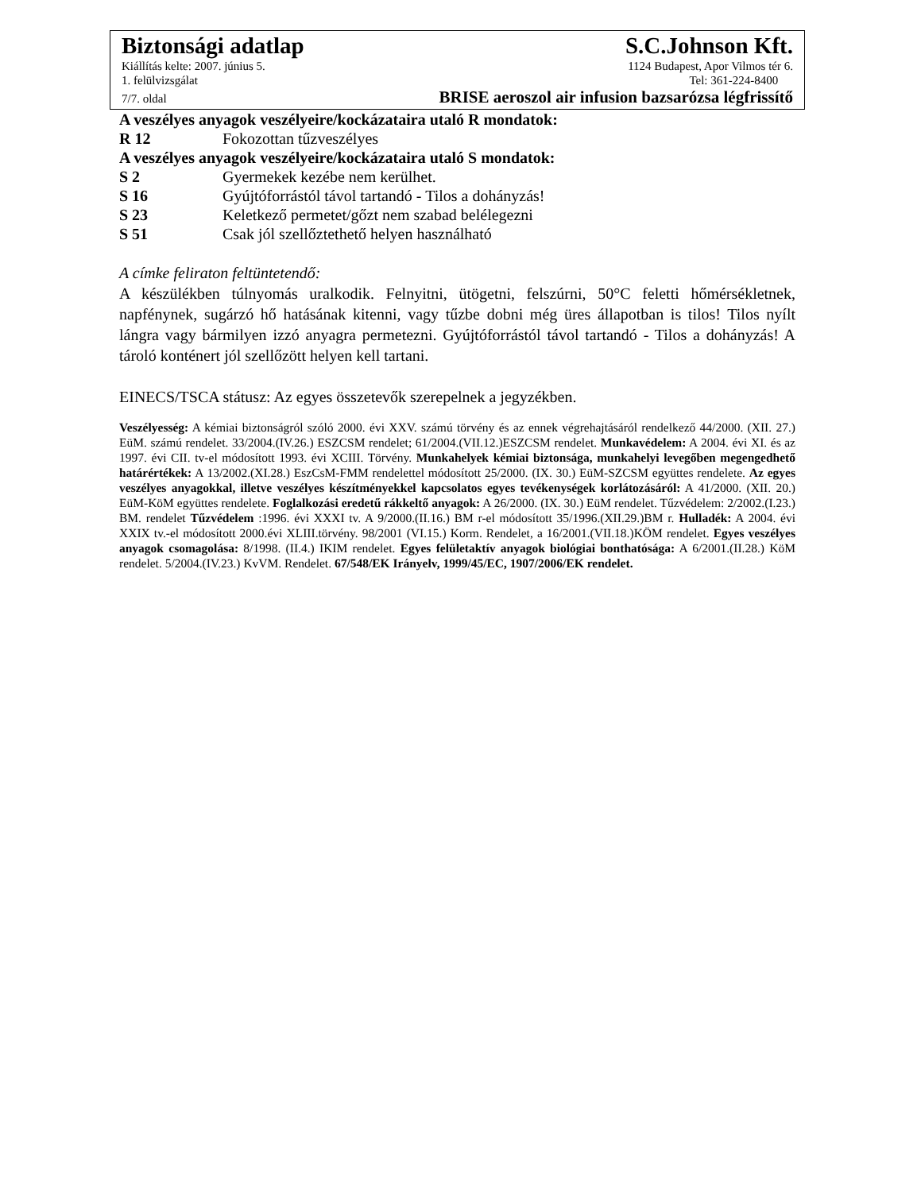Biztonsági adatlap S.C.Johnson Kft.
Kiállítás kelte: 2007. június 5. 1124 Budapest, Apor Vilmos tér 6.
1. felülvizsgálat Tel: 361-224-8400
7/7. oldal BRISE aeroszol air infusion bazsarózsa légfrissítő
A veszélyes anyagok veszélyeire/kockázataira utaló R mondatok:
R 12 Fokozottan tűzveszélyes
A veszélyes anyagok veszélyeire/kockázataira utaló S mondatok:
S 2 Gyermekek kezébe nem kerülhet.
S 16 Gyújtóforrástól távol tartandó - Tilos a dohányzás!
S 23 Keletkező permetet/gőzt nem szabad belélegezni
S 51 Csak jól szellőztethető helyen használható
A címke feliraton feltüntetendő:
A készülékben túlnyomás uralkodik. Felnyitni, ütögetni, felszúrni, 50°C feletti hőmérsékletnek, napfénynek, sugárzó hő hatásának kitenni, vagy tűzbe dobni még üres állapotban is tilos! Tilos nyílt lángra vagy bármilyen izzó anyagra permetezni. Gyújtóforrástól távol tartandó - Tilos a dohányzás! A tároló konténert jól szellőzött helyen kell tartani.
EINECS/TSCA státusz: Az egyes összetevők szerepelnek a jegyzékben.
Veszélyesség: A kémiai biztonságról szóló 2000. évi XXV. számú törvény és az ennek végrehajtásáról rendelkező 44/2000. (XII. 27.) EüM. számú rendelet. 33/2004.(IV.26.) ESZCSM rendelet; 61/2004.(VII.12.)ESZCSM rendelet. Munkavédelem: A 2004. évi XI. és az 1997. évi CII. tv-el módosított 1993. évi XCIII. Törvény. Munkahelyek kémiai biztonsága, munkahelyi levegőben megengedhető határértékek: A 13/2002.(XI.28.) EszCsM-FMM rendelettel módosított 25/2000. (IX. 30.) EüM-SZCSM együttes rendelete. Az egyes veszélyes anyagokkal, illetve veszélyes készítményekkel kapcsolatos egyes tevékenységek korlátozásáról: A 41/2000. (XII. 20.) EüM-KöM együttes rendelete. Foglalkozási eredetű rákkeltő anyagok: A 26/2000. (IX. 30.) EüM rendelet. Tűzvédelem: 2/2002.(I.23.) BM. rendelet Tűzvédelem :1996. évi XXXI tv. A 9/2000.(II.16.) BM r-el módosított 35/1996.(XII.29.)BM r. Hulladék: A 2004. évi XXIX tv.-el módosított 2000.évi XLIII.törvény. 98/2001 (VI.15.) Korm. Rendelet, a 16/2001.(VII.18.)KÖM rendelet. Egyes veszélyes anyagok csomagolása: 8/1998. (II.4.) IKIM rendelet. Egyes felületaktív anyagok biológiai bonthatósága: A 6/2001.(II.28.) KöM rendelet. 5/2004.(IV.23.) KvVM. Rendelet. 67/548/EK Irányelv, 1999/45/EC, 1907/2006/EK rendelet.